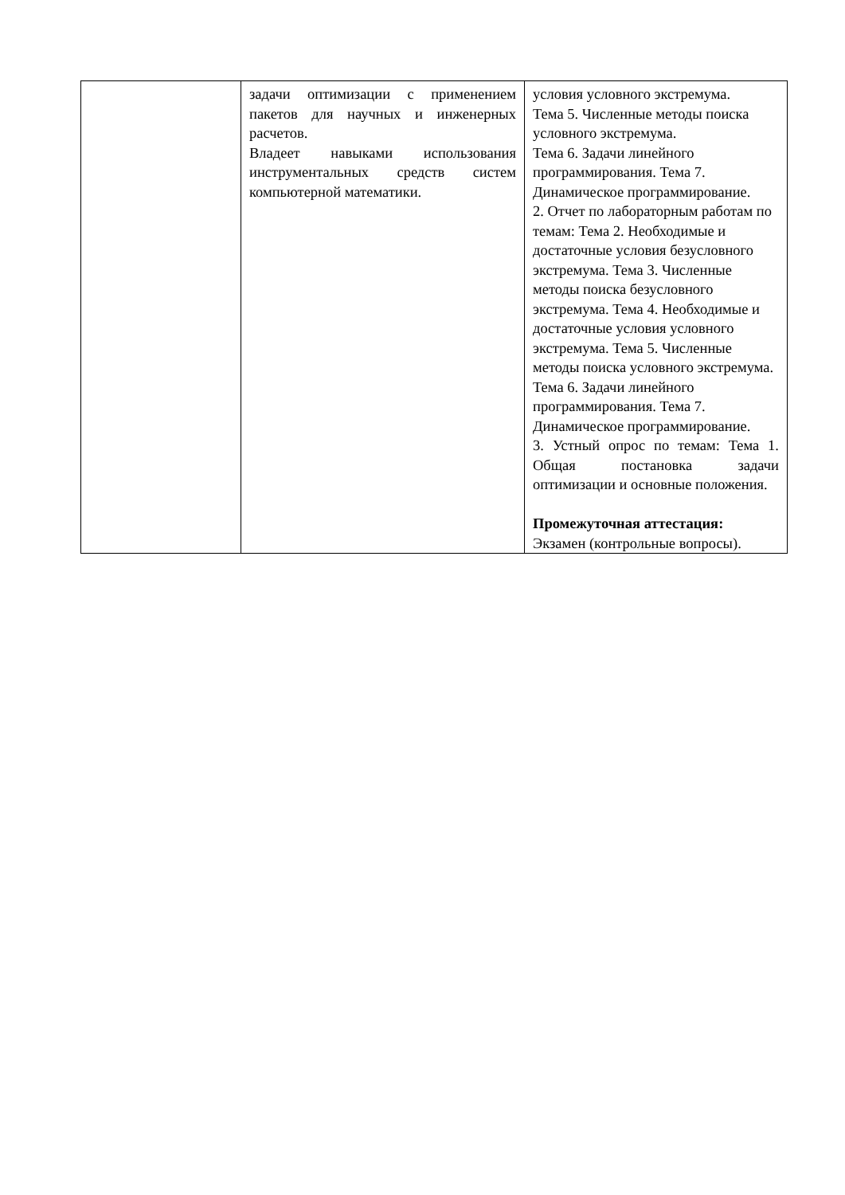| | задачи оптимизации с применением пакетов для научных и инженерных расчетов. Владеет навыками использования инструментальных средств систем компьютерной математики. | условия условного экстремума. Тема 5. Численные методы поиска условного экстремума. Тема 6. Задачи линейного программирования. Тема 7. Динамическое программирование. 2. Отчет по лабораторным работам по темам: Тема 2. Необходимые и достаточные условия безусловного экстремума. Тема 3. Численные методы поиска безусловного экстремума. Тема 4. Необходимые и достаточные условия условного экстремума. Тема 5. Численные методы поиска условного экстремума. Тема 6. Задачи линейного программирования. Тема 7. Динамическое программирование. 3. Устный опрос по темам: Тема 1. Общая постановка задачи оптимизации и основные положения. Промежуточная аттестация: Экзамен (контрольные вопросы). |